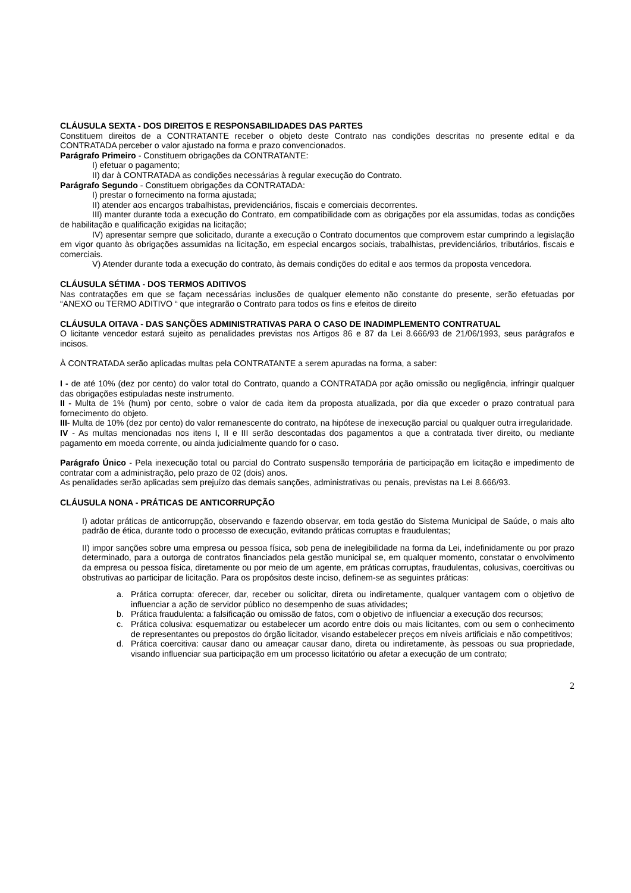CLÁUSULA SEXTA - DOS DIREITOS E RESPONSABILIDADES DAS PARTES
Constituem direitos de a CONTRATANTE receber o objeto deste Contrato nas condições descritas no presente edital e da CONTRATADA perceber o valor ajustado na forma e prazo convencionados.
Parágrafo Primeiro - Constituem obrigações da CONTRATANTE:
I) efetuar o pagamento;
II) dar à CONTRATADA as condições necessárias à regular execução do Contrato.
Parágrafo Segundo - Constituem obrigações da CONTRATADA:
I) prestar o fornecimento na forma ajustada;
II) atender aos encargos trabalhistas, previdenciários, fiscais e comerciais decorrentes.
III) manter durante toda a execução do Contrato, em compatibilidade com as obrigações por ela assumidas, todas as condições de habilitação e qualificação exigidas na licitação;
IV) apresentar sempre que solicitado, durante a execução o Contrato documentos que comprovem estar cumprindo a legislação em vigor quanto às obrigações assumidas na licitação, em especial encargos sociais, trabalhistas, previdenciários, tributários, fiscais e comerciais.
V) Atender durante toda a execução do contrato, às demais condições do edital e aos termos da proposta vencedora.
CLÁUSULA SÉTIMA - DOS TERMOS ADITIVOS
Nas contratações em que se façam necessárias inclusões de qualquer elemento não constante do presente, serão efetuadas por “ANEXO ou TERMO ADITIVO “ que integrarão o Contrato para todos os fins e efeitos de direito
CLÁUSULA OITAVA - DAS SANÇÕES ADMINISTRATIVAS PARA O CASO DE INADIMPLEMENTO CONTRATUAL
O licitante vencedor estará sujeito as penalidades previstas nos Artigos 86 e 87 da Lei 8.666/93 de 21/06/1993, seus parágrafos e incisos.
À CONTRATADA serão aplicadas multas pela CONTRATANTE a serem apuradas na forma, a saber:
I - de até 10% (dez por cento) do valor total do Contrato, quando a CONTRATADA por ação omissão ou negligência, infringir qualquer das obrigações estipuladas neste instrumento.
II - Multa de 1% (hum) por cento, sobre o valor de cada item da proposta atualizada, por dia que exceder o prazo contratual para fornecimento do objeto.
III- Multa de 10% (dez por cento) do valor remanescente do contrato, na hipótese de inexecução parcial ou qualquer outra irregularidade.
IV - As multas mencionadas nos itens I, II e III serão descontadas dos pagamentos a que a contratada tiver direito, ou mediante pagamento em moeda corrente, ou ainda judicialmente quando for o caso.
Parágrafo Único - Pela inexecução total ou parcial do Contrato suspensão temporária de participação em licitação e impedimento de contratar com a administração, pelo prazo de 02 (dois) anos.
As penalidades serão aplicadas sem prejuízo das demais sanções, administrativas ou penais, previstas na Lei 8.666/93.
CLÁUSULA NONA - PRÁTICAS DE ANTICORRUPÇÃO
I) adotar práticas de anticorrupção, observando e fazendo observar, em toda gestão do Sistema Municipal de Saúde, o mais alto padrão de ética, durante todo o processo de execução, evitando práticas corruptas e fraudulentas;
II) impor sanções sobre uma empresa ou pessoa física, sob pena de inelegibilidade na forma da Lei, indefinidamente ou por prazo determinado, para a outorga de contratos financiados pela gestão municipal se, em qualquer momento, constatar o envolvimento da empresa ou pessoa física, diretamente ou por meio de um agente, em práticas corruptas, fraudulentas, colusivas, coercitivas ou obstrutivas ao participar de licitação. Para os propósitos deste inciso, definem-se as seguintes práticas:
a. Prática corrupta: oferecer, dar, receber ou solicitar, direta ou indiretamente, qualquer vantagem com o objetivo de influenciar a ação de servidor público no desempenho de suas atividades;
b. Prática fraudulenta: a falsificação ou omissão de fatos, com o objetivo de influenciar a execução dos recursos;
c. Prática colusiva: esquematizar ou estabelecer um acordo entre dois ou mais licitantes, com ou sem o conhecimento de representantes ou prepostos do órgão licitador, visando estabelecer preços em níveis artificiais e não competitivos;
d. Prática coercitiva: causar dano ou ameaçar causar dano, direta ou indiretamente, às pessoas ou sua propriedade, visando influenciar sua participação em um processo licitatório ou afetar a execução de um contrato;
2